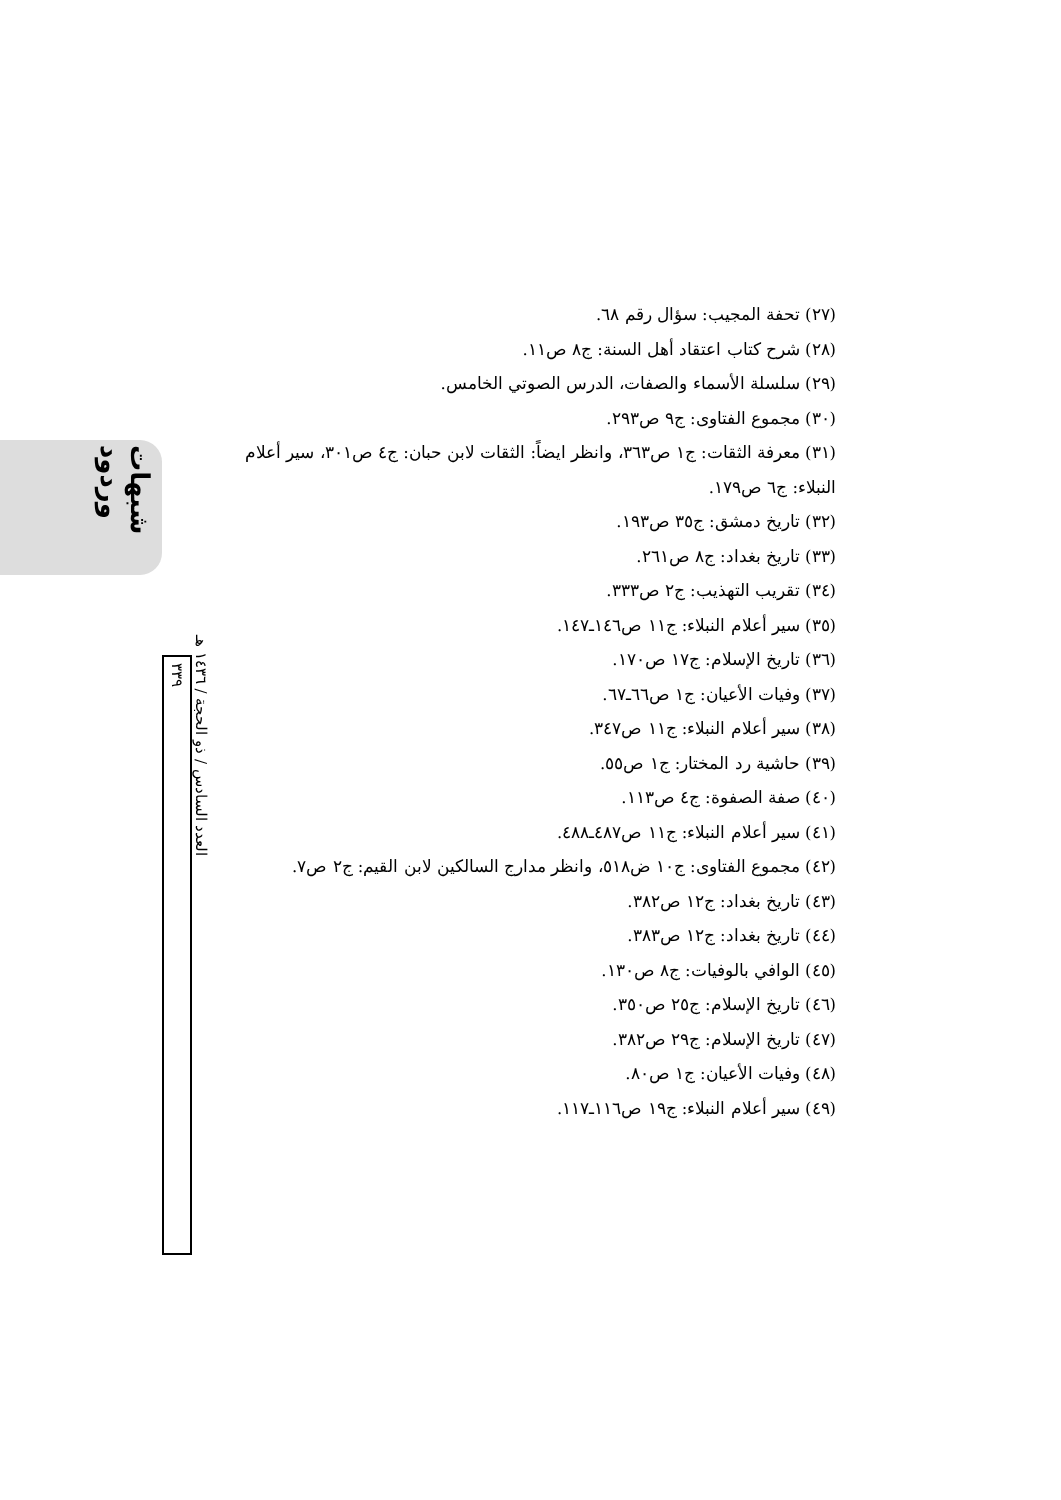شبهات وردود
العدد السادس / ذو الحجة / ١٤٣٦ هـ
٣٣٩
(٢٧) تحفة المجيب: سؤال رقم ٦٨.
(٢٨) شرح كتاب اعتقاد أهل السنة: ج٨ ص١١.
(٢٩) سلسلة الأسماء والصفات، الدرس الصوتي الخامس.
(٣٠) مجموع الفتاوى: ج٩ ص٢٩٣.
(٣١) معرفة الثقات: ج١ ص٣٦٣، وانظر ايضاً: الثقات لابن حبان: ج٤ ص٣٠١، سير أعلام النبلاء: ج٦ ص١٧٩.
(٣٢) تاريخ دمشق: ج٣٥ ص١٩٣.
(٣٣) تاريخ بغداد: ج٨ ص٢٦١.
(٣٤) تقريب التهذيب: ج٢ ص٣٣٣.
(٣٥) سير أعلام النبلاء: ج١١ ص١٤٦ـ١٤٧.
(٣٦) تاريخ الإسلام: ج١٧ ص١٧٠.
(٣٧) وفيات الأعيان: ج١ ص٦٦ـ٦٧.
(٣٨) سير أعلام النبلاء: ج١١ ص٣٤٧.
(٣٩) حاشية رد المختار: ج١ ص٥٥.
(٤٠) صفة الصفوة: ج٤ ص١١٣.
(٤١) سير أعلام النبلاء: ج١١ ص٤٨٧ـ٤٨٨.
(٤٢) مجموع الفتاوى: ج١٠ ض٥١٨، وانظر مدارج السالكين لابن القيم: ج٢ ص٧.
(٤٣) تاريخ بغداد: ج١٢ ص٣٨٢.
(٤٤) تاريخ بغداد: ج١٢ ص٣٨٣.
(٤٥) الوافي بالوفيات: ج٨ ص١٣٠.
(٤٦) تاريخ الإسلام: ج٢٥ ص٣٥٠.
(٤٧) تاريخ الإسلام: ج٢٩ ص٣٨٢.
(٤٨) وفيات الأعيان: ج١ ص٨٠.
(٤٩) سير أعلام النبلاء: ج١٩ ص١١٦ـ١١٧.